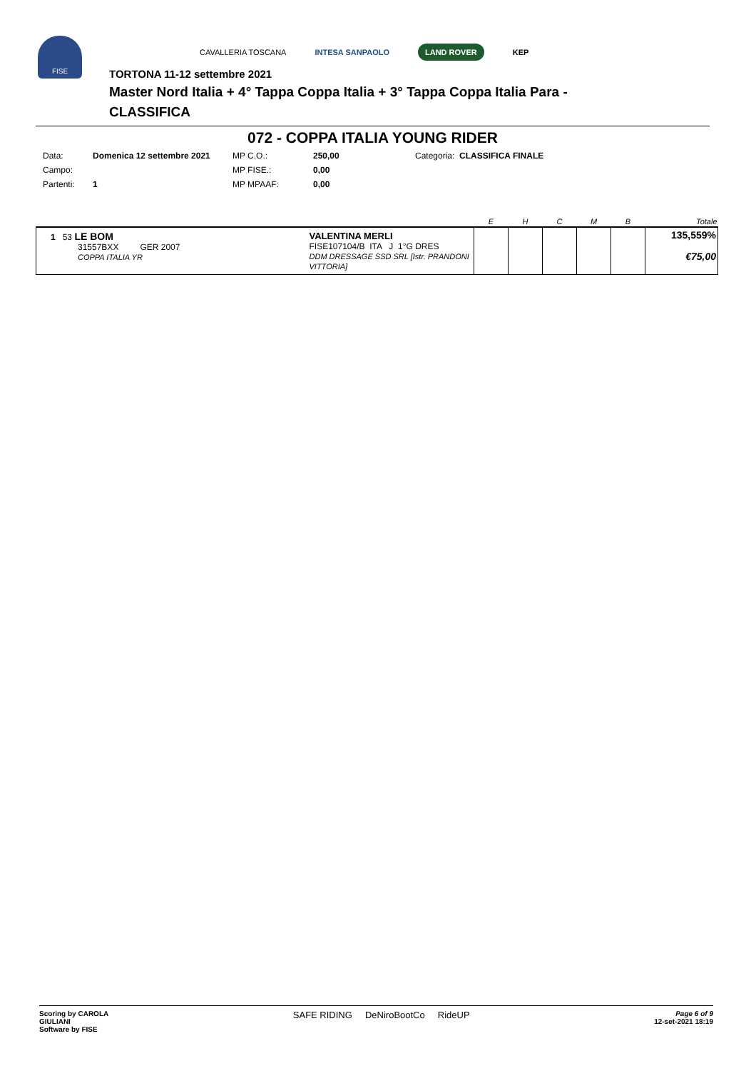FISE
CAVALLERIA TOSCANA INTESA SANPAOLO LAND ROVER KEP
TORTONA 11-12 settembre 2021
Master Nord Italia + 4° Tappa Coppa Italia + 3° Tappa Coppa Italia Para -
CLASSIFICA
072 - COPPA ITALIA YOUNG RIDER
| Data: | Domenica 12 settembre 2021 | MP C.O.: | 250,00 | Categoria: CLASSIFICA FINALE |
| Campo: | | MP FISE.: | 0,00 | |
| Partenti: | 1 | MP MPAAF: | 0,00 | |
| | | E | H | C | M | B | Totale |
| --- | --- | --- | --- | --- | --- | --- | --- |
| 1 53 LE BOM 31557BXX GER 2007 COPPA ITALIA YR | VALENTINA MERLI FISE107104/B ITA J 1°G DRES DDM DRESSAGE SSD SRL [Istr. PRANDONI VITTORIA] | | | | | | 135,559% €75,00 |
Scoring by CAROLA
GIULIANI
Software by FISE
SAFE RIDING DeNiroBootCo RideUP
Page 6 of 9
12-set-2021 18:19